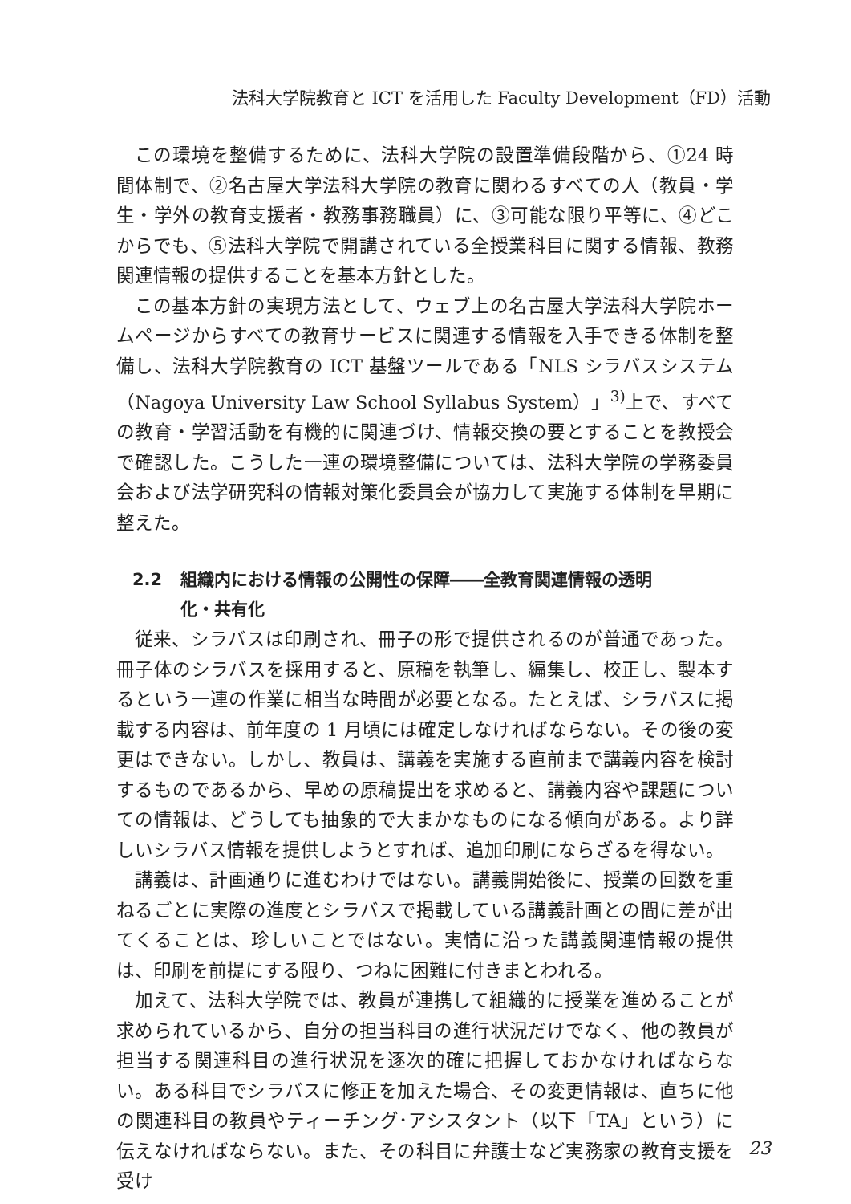法科大学院教育と ICT を活用した Faculty Development（FD）活動
この環境を整備するために、法科大学院の設置準備段階から、①24 時間体制で、②名古屋大学法科大学院の教育に関わるすべての人（教員・学生・学外の教育支援者・教務事務職員）に、③可能な限り平等に、④どこからでも、⑤法科大学院で開講されている全授業科目に関する情報、教務関連情報の提供することを基本方針とした。
この基本方針の実現方法として、ウェブ上の名古屋大学法科大学院ホームページからすべての教育サービスに関連する情報を入手できる体制を整備し、法科大学院教育の ICT 基盤ツールである「NLS シラバスシステム（Nagoya University Law School Syllabus System）」<sup>3)</sup>上で、すべての教育・学習活動を有機的に関連づけ、情報交換の要とすることを教授会で確認した。こうした一連の環境整備については、法科大学院の学務委員会および法学研究科の情報対策化委員会が協力して実施する体制を早期に整えた。
2.2 組織内における情報の公開性の保障――全教育関連情報の透明
化・共有化
従来、シラバスは印刷され、冊子の形で提供されるのが普通であった。冊子体のシラバスを採用すると、原稿を執筆し、編集し、校正し、製本するという一連の作業に相当な時間が必要となる。たとえば、シラバスに掲載する内容は、前年度の 1 月頃には確定しなければならない。その後の変更はできない。しかし、教員は、講義を実施する直前まで講義内容を検討するものであるから、早めの原稿提出を求めると、講義内容や課題についての情報は、どうしても抽象的で大まかなものになる傾向がある。より詳しいシラバス情報を提供しようとすれば、追加印刷にならざるを得ない。
講義は、計画通りに進むわけではない。講義開始後に、授業の回数を重ねるごとに実際の進度とシラバスで掲載している講義計画との間に差が出てくることは、珍しいことではない。実情に沿った講義関連情報の提供は、印刷を前提にする限り、つねに困難に付きまとわれる。
加えて、法科大学院では、教員が連携して組織的に授業を進めることが求められているから、自分の担当科目の進行状況だけでなく、他の教員が担当する関連科目の進行状況を逐次的確に把握しておかなければならない。ある科目でシラバスに修正を加えた場合、その変更情報は、直ちに他の関連科目の教員やティーチング･アシスタント（以下「TA」という）に伝えなければならない。また、その科目に弁護士など実務家の教育支援を受け
23